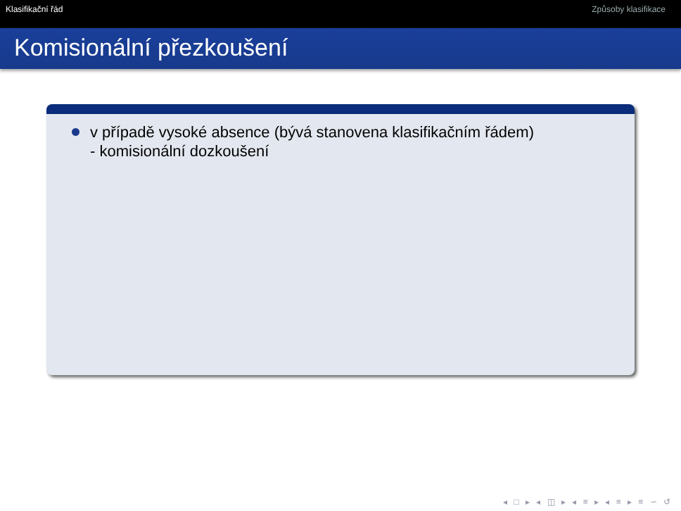Klasifikační řád Způsoby klasifikace
Komisionální přezkoušení
v případě vysoké absence (bývá stanovena klasifikačním řádem)
- komisionální dozkoušení
◂ □ ▸ ◂ ◫ ▸ ◂ ≡ ▸ ◂ ≡ ▸ ≡ ∽ ↺